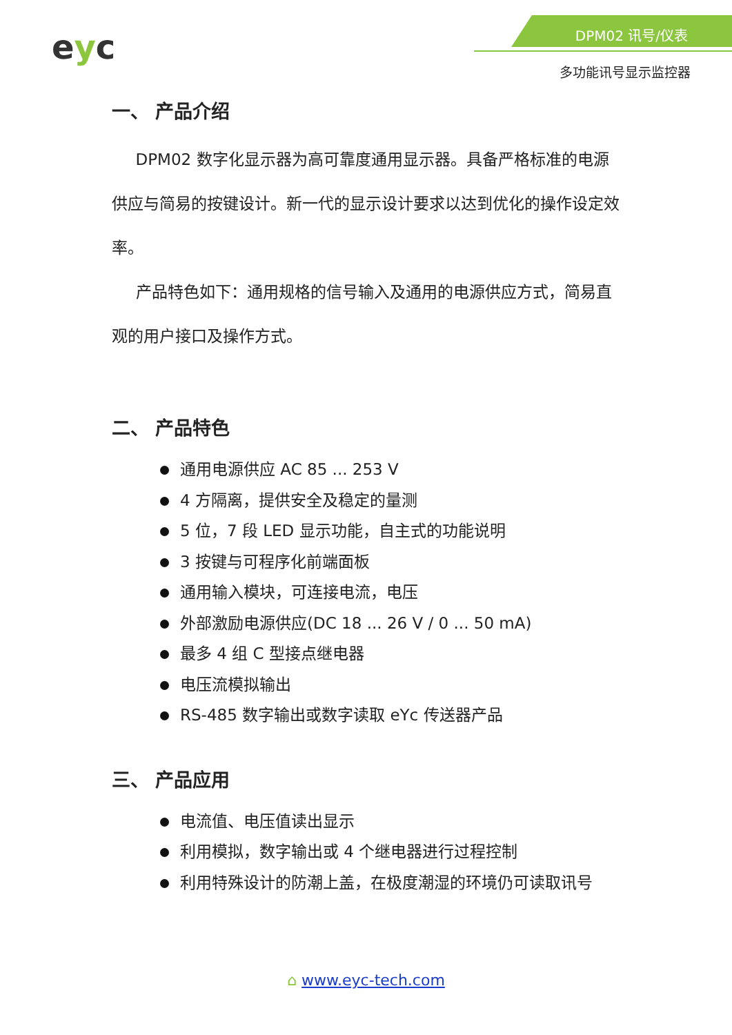eyc DPM02 讯号/仪表
多功能讯号显示监控器
一、 产品介绍
  DPM02 数字化显示器为高可靠度通用显示器。具备严格标准的电源供应与简易的按键设计。新一代的显示设计要求以达到优化的操作设定效率。
  产品特色如下：通用规格的信号输入及通用的电源供应方式，简易直观的用户接口及操作方式。
二、 产品特色
通用电源供应 AC 85 ... 253 V
4 方隔离，提供安全及稳定的量测
5 位，7 段 LED 显示功能，自主式的功能说明
3 按键与可程序化前端面板
通用输入模块，可连接电流，电压
外部激励电源供应(DC 18 ... 26 V / 0 ... 50 mA)
最多 4 组 C 型接点继电器
电压流模拟输出
RS-485 数字输出或数字读取 eYc 传送器产品
三、 产品应用
电流值、电压值读出显示
利用模拟，数字输出或 4 个继电器进行过程控制
利用特殊设计的防潮上盖，在极度潮湿的环境仍可读取讯号
⌂ www.eyc-tech.com